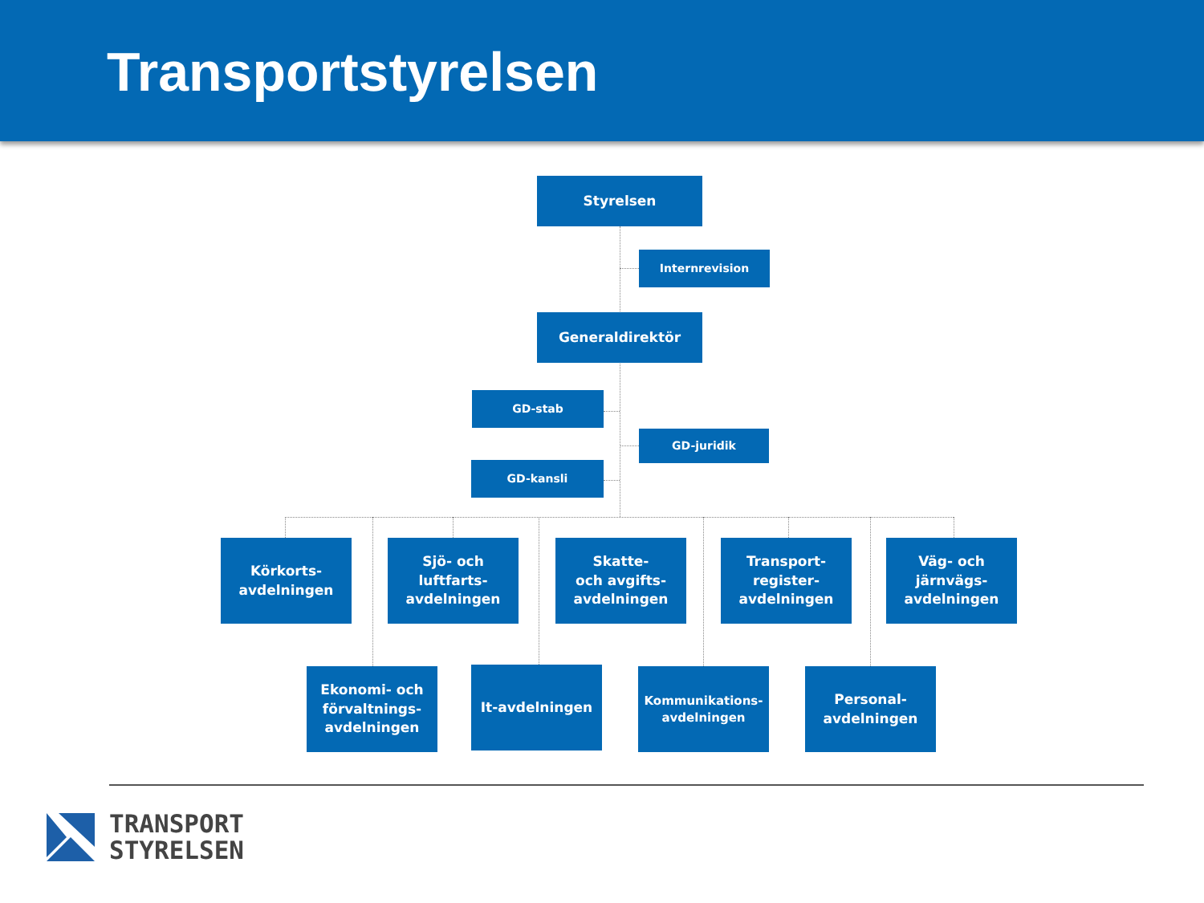Transportstyrelsen
Styrelsen
Internrevision
Generaldirektör
GD-stab
GD-juridik
GD-kansli
Körkorts-
avdelningen
Sjö- och
luftfarts-
avdelningen
Skatte-
och avgifts-
avdelningen
Transport-
register-
avdelningen
Väg- och
järnvägs-
avdelningen
Ekonomi- och
förvaltnings-
avdelningen
It-avdelningen
Kommunikations-
avdelningen
Personal-
avdelningen
TRANSPORT
STYRELSEN